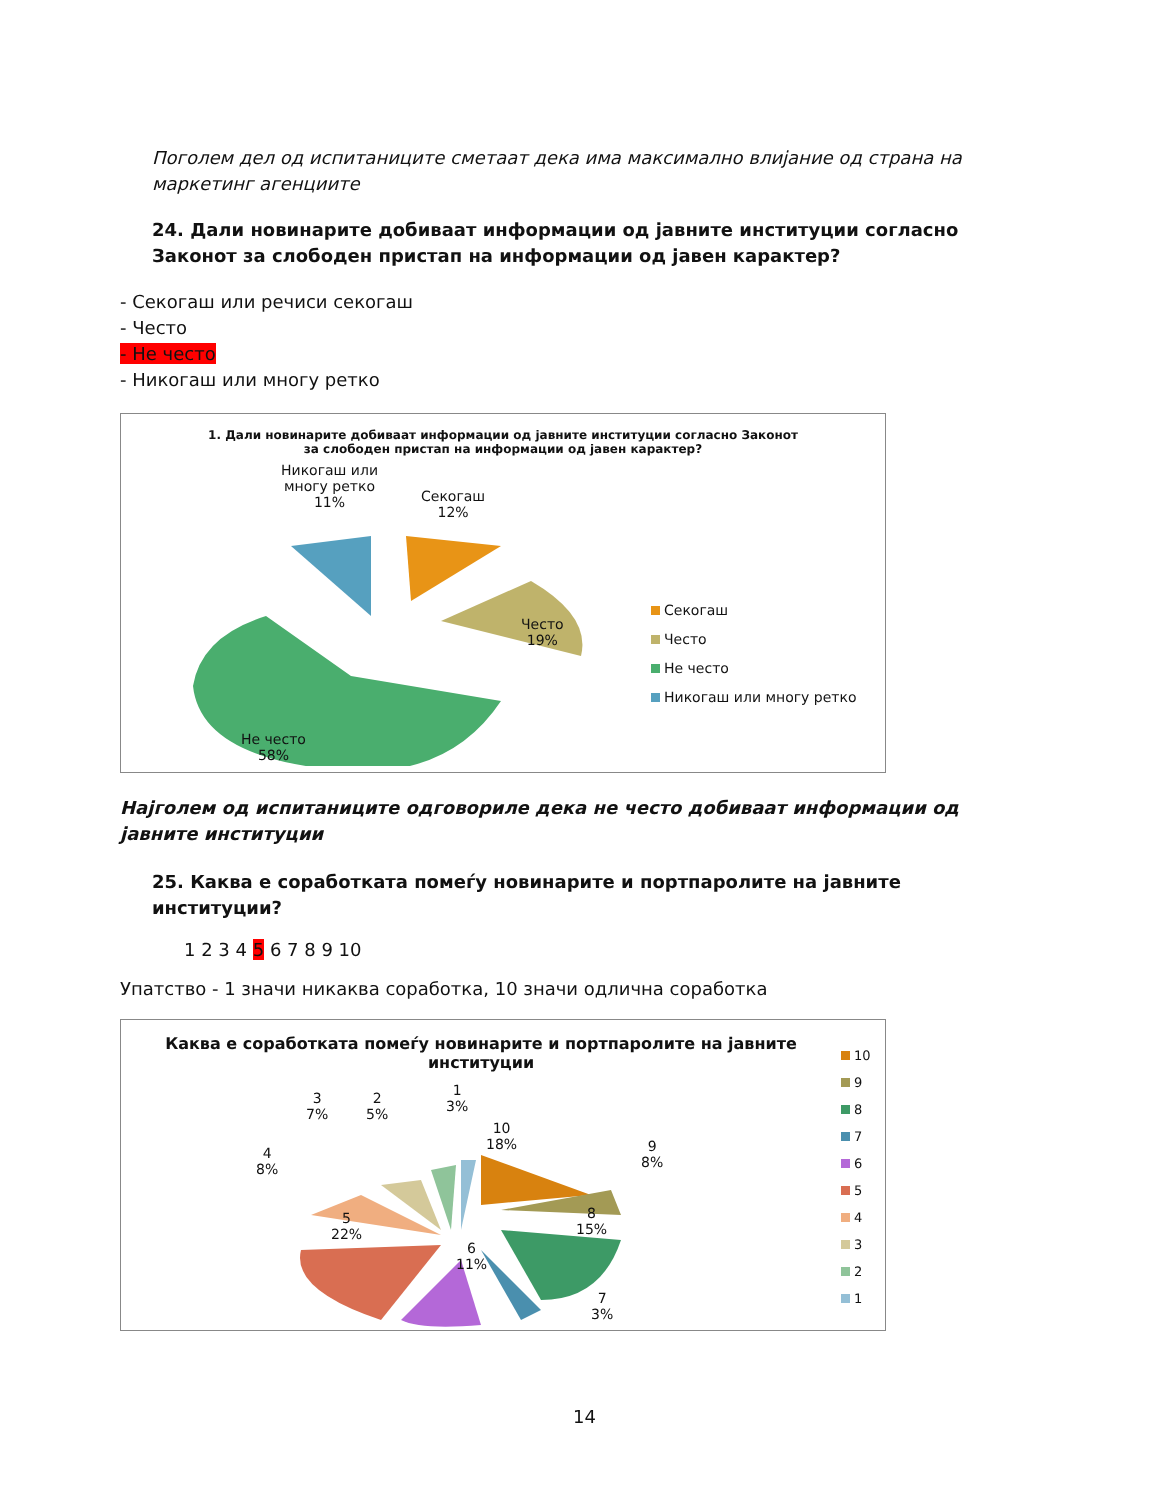Поголем дел од испитаниците сметаат дека има максимално влијание од страна на маркетинг агенциите
24. Дали новинарите добиваат информации од јавните институции согласно Законот за слободен пристап на информации од јавен карактер?
- Секогаш или речиси секогаш
- Често
- Не често
- Никогаш или многу ретко
1. Дали новинарите добиваат информации од јавните институции согласно Законот
за слободен пристап на информации од јавен карактер?
Никогаш или
многу ретко
11%
Секогаш
12%
Често
19%
Не често
58%
Секогаш
Често
Не често
Никогаш или многу ретко
Најголем од испитаниците одговориле дека не често добиваат информации од јавните институции
25. Каква е соработката помеѓу новинарите и портпаролите на јавните институции?
1 2 3 4 5 6 7 8 9 10
Упатство - 1 значи никаква соработка, 10 значи одлична соработка
Каква е соработката помеѓу новинарите и портпаролите на јавните
институции
3
7%
2
5%
1
3%
4
8%
10
18%
9
8%
5
22%
8
15%
6
11%
7
3%
10
9
8
7
6
5
4
3
2
1
14